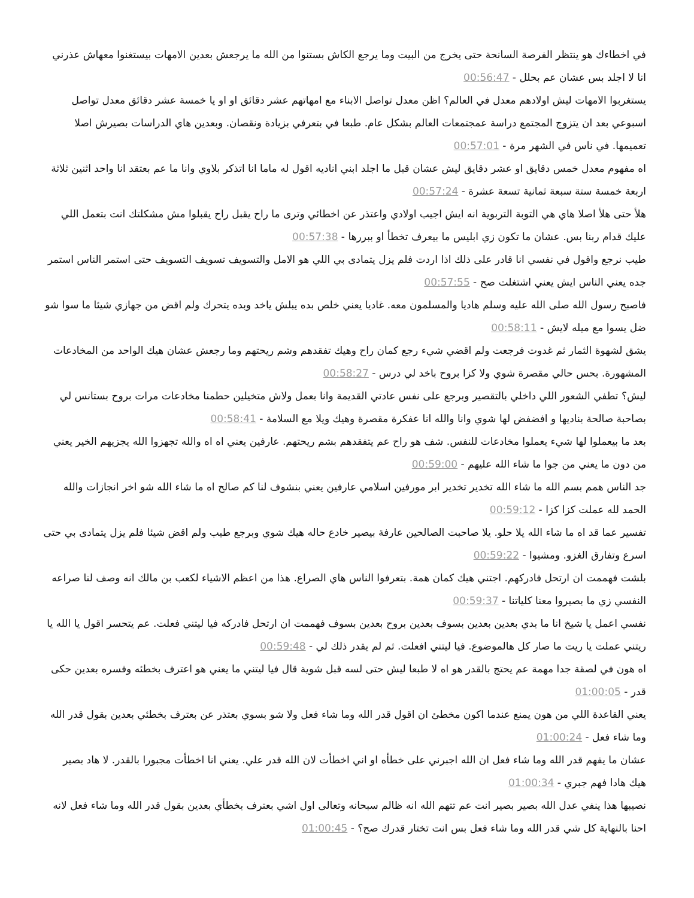في اخطاءك هو ينتظر الفرصة السانحة حتى يخرج من البيت وما يرجع الكاش بستنوا من الله ما يرجعش بعدين الامهات بيستغنوا معهاش عذرني انا لا اجلد بس عشان عم بحلل - 00:56:47
يستغربوا الامهات ليش اولادهم معدل في العالم؟ اظن معدل تواصل الابناء مع امهاتهم عشر دقائق او او يا خمسة عشر دقائق معدل تواصل اسبوعي بعد ان يتزوج المجتمع دراسة عمجتمعات العالم بشكل عام. طبعا في بتعرفي بزيادة ونقصان. وبعدين هاي الدراسات بصيرش اصلا تعميمها. في ناس في الشهر مرة - 00:57:01
اه مفهوم معدل خمس دقايق او عشر دقايق ليش عشان قبل ما اجلد ابني اناديه اقول له ماما انا اتذكر بلاوي وانا ما عم بعتقد انا واحد اثنين ثلاثة اربعة خمسة ستة سبعة ثمانية تسعة عشرة - 00:57:24
هلأ حتى هلأ اصلا هاي هي التوبة التربوية انه ايش اجيب اولادي واعتذر عن اخطائي وترى ما راح يقبل راح يقبلوا مش مشكلتك انت بتعمل اللي عليك قدام ربنا بس. عشان ما تكون زي ابليس ما بيعرف تخطأ او ببررها - 00:57:38
طيب نرجع واقول في نفسي انا قادر على ذلك اذا اردت فلم يزل يتمادى بي اللي هو الامل والتسويف تسويف التسويف حتى استمر الناس استمر جده يعني الناس ايش يعني اشتغلت صح - 00:57:55
فاصبح رسول الله صلى الله عليه وسلم هاديا والمسلمون معه. غاديا يعني خلص بده يبلش ياخد وبده يتحرك ولم اقض من جهازي شيئا ما سوا شو ضل يسوا مع ميله لايش - 00:58:11
يشق لشهوة الثمار ثم غدوت فرجعت ولم اقضي شيء رجع كمان راح وهيك تفقدهم وشم ريحتهم وما رجعش عشان هيك الواحد من المخادعات المشهورة. بحس حالي مقصرة شوي ولا كزا بروح باخد لي درس - 00:58:27
ليش؟ تطفي الشعور اللي داخلي بالتقصير وبرجع على نفس عادتي القديمة وانا بعمل ولاش متخيلين حطمنا مخادعات مرات بروح بستانس لي بصاحبة صالحة بناديها و افضفض لها شوي وانا والله انا عفكرة مقصرة وهيك ويلا مع السلامة - 00:58:41
بعد ما بيعملوا لها شيء يعملوا مخادعات للنفس. شف هو راح عم يتفقدهم بشم ريحتهم. عارفين يعني اه اه والله تجهزوا الله يجزيهم الخير يعني من دون ما يعني من جوا ما شاء الله عليهم - 00:59:00
جد الناس همم بسم الله ما شاء الله تخدير تخدير ابر مورفين اسلامي عارفين يعني بنشوف لنا كم صالح اه ما شاء الله شو اخر انجازات والله الحمد لله عملت كزا كزا - 00:59:12
تفسير عما قد اه ما شاء الله يلا حلو. يلا صاحبت الصالحين عارفة بيصير خادع حاله هيك شوي وبرجع طيب ولم اقض شيئا فلم يزل يتمادى بي حتى اسرع وتفارق الغزو. ومشيوا - 00:59:22
بلشت فهممت ان ارتحل فادركهم. اجتني هيك كمان همة. بتعرفوا الناس هاي الصراع. هذا من اعظم الاشياء لكعب بن مالك انه وصف لنا صراعه النفسي زي ما بصيروا معنا كلياتنا - 00:59:37
نفسي اعمل يا شيخ انا ما بدي بعدين بعدين بسوف بعدين بروح بعدين بسوف فهممت ان ارتحل فادركه فيا ليتني فعلت. عم يتحسر اقول يا الله يا ريتني عملت يا ريت ما صار كل هالموضوع. فيا ليتني افعلت. ثم لم يقدر ذلك لي - 00:59:48
اه هون في لصقة جدا مهمة عم يحتج بالقدر هو اه لا طبعا ليش حتى لسه قبل شوية قال فيا ليتني ما يعني هو اعترف بخطئه وفسره بعدين حكى قدر - 01:00:05
يعني القاعدة اللي من هون يمنع عندما اكون مخطئ ان اقول قدر الله وما شاء فعل ولا شو بسوي بعتذر عن بعترف بخطئي بعدين بقول قدر الله وما شاء فعل - 01:00:24
عشان ما يفهم قدر الله وما شاء فعل ان الله اجبرني على خطأه او اني اخطأت لان الله قدر علي. يعني انا اخطأت مجبورا بالقدر. لا هاد بصير هيك هادا فهم جبري - 01:00:34
نصيبها هذا ينفي عدل الله بصير بصير انت عم تتهم الله انه ظالم سبحانه وتعالى اول اشي بعترف بخطأي بعدين بقول قدر الله وما شاء فعل لانه احنا بالنهاية كل شي قدر الله وما شاء فعل بس انت تختار قدرك صح؟ - 01:00:45